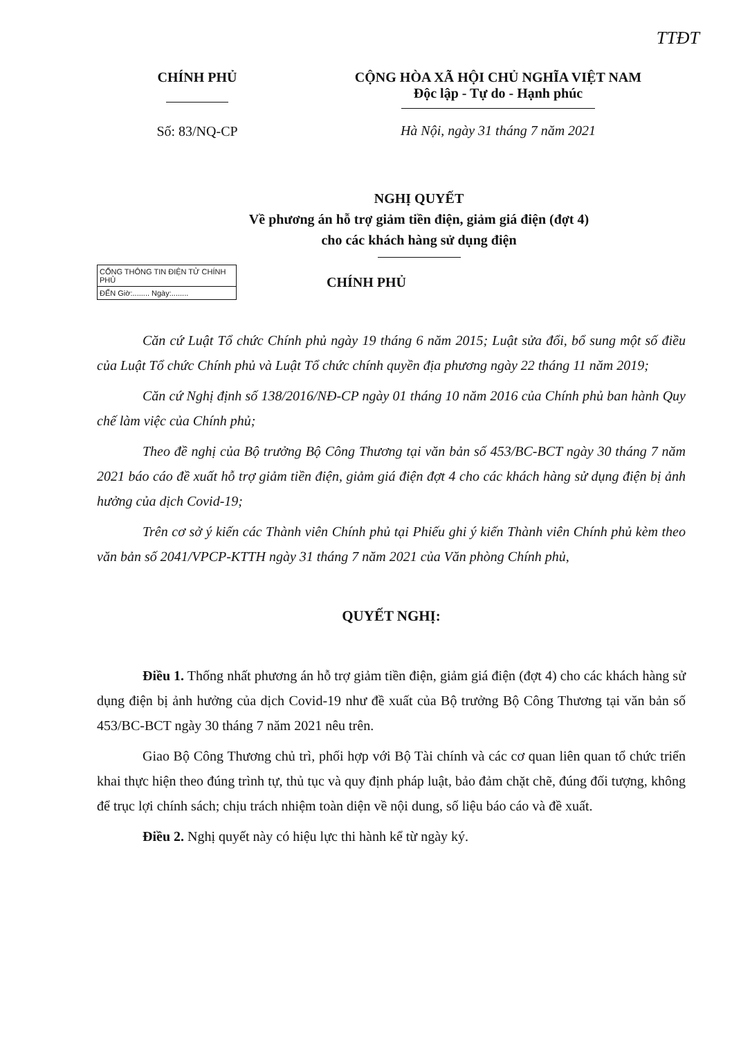TTĐT
CHÍNH PHỦ
Số: 83/NQ-CP
CỘNG HÒA XÃ HỘI CHỦ NGHĨA VIỆT NAM
Độc lập - Tự do - Hạnh phúc
Hà Nội, ngày 31 tháng 7 năm 2021
NGHỊ QUYẾT
Về phương án hỗ trợ giảm tiền điện, giảm giá điện (đợt 4)
cho các khách hàng sử dụng điện
CỔNG THÔNG TIN ĐIỆN TỬ CHÍNH PHỦ
ĐẾN Giờ:........ Ngày:........
CHÍNH PHỦ
Căn cứ Luật Tổ chức Chính phủ ngày 19 tháng 6 năm 2015; Luật sửa đổi, bổ sung một số điều của Luật Tổ chức Chính phủ và Luật Tổ chức chính quyền địa phương ngày 22 tháng 11 năm 2019;
Căn cứ Nghị định số 138/2016/NĐ-CP ngày 01 tháng 10 năm 2016 của Chính phủ ban hành Quy chế làm việc của Chính phủ;
Theo đề nghị của Bộ trưởng Bộ Công Thương tại văn bản số 453/BC-BCT ngày 30 tháng 7 năm 2021 báo cáo đề xuất hỗ trợ giảm tiền điện, giảm giá điện đợt 4 cho các khách hàng sử dụng điện bị ảnh hưởng của dịch Covid-19;
Trên cơ sở ý kiến các Thành viên Chính phủ tại Phiếu ghi ý kiến Thành viên Chính phủ kèm theo văn bản số 2041/VPCP-KTTH ngày 31 tháng 7 năm 2021 của Văn phòng Chính phủ,
QUYẾT NGHỊ:
Điều 1. Thống nhất phương án hỗ trợ giảm tiền điện, giảm giá điện (đợt 4) cho các khách hàng sử dụng điện bị ảnh hưởng của dịch Covid-19 như đề xuất của Bộ trưởng Bộ Công Thương tại văn bản số 453/BC-BCT ngày 30 tháng 7 năm 2021 nêu trên.
Giao Bộ Công Thương chủ trì, phối hợp với Bộ Tài chính và các cơ quan liên quan tổ chức triển khai thực hiện theo đúng trình tự, thủ tục và quy định pháp luật, bảo đảm chặt chẽ, đúng đối tượng, không để trục lợi chính sách; chịu trách nhiệm toàn diện về nội dung, số liệu báo cáo và đề xuất.
Điều 2. Nghị quyết này có hiệu lực thi hành kể từ ngày ký.